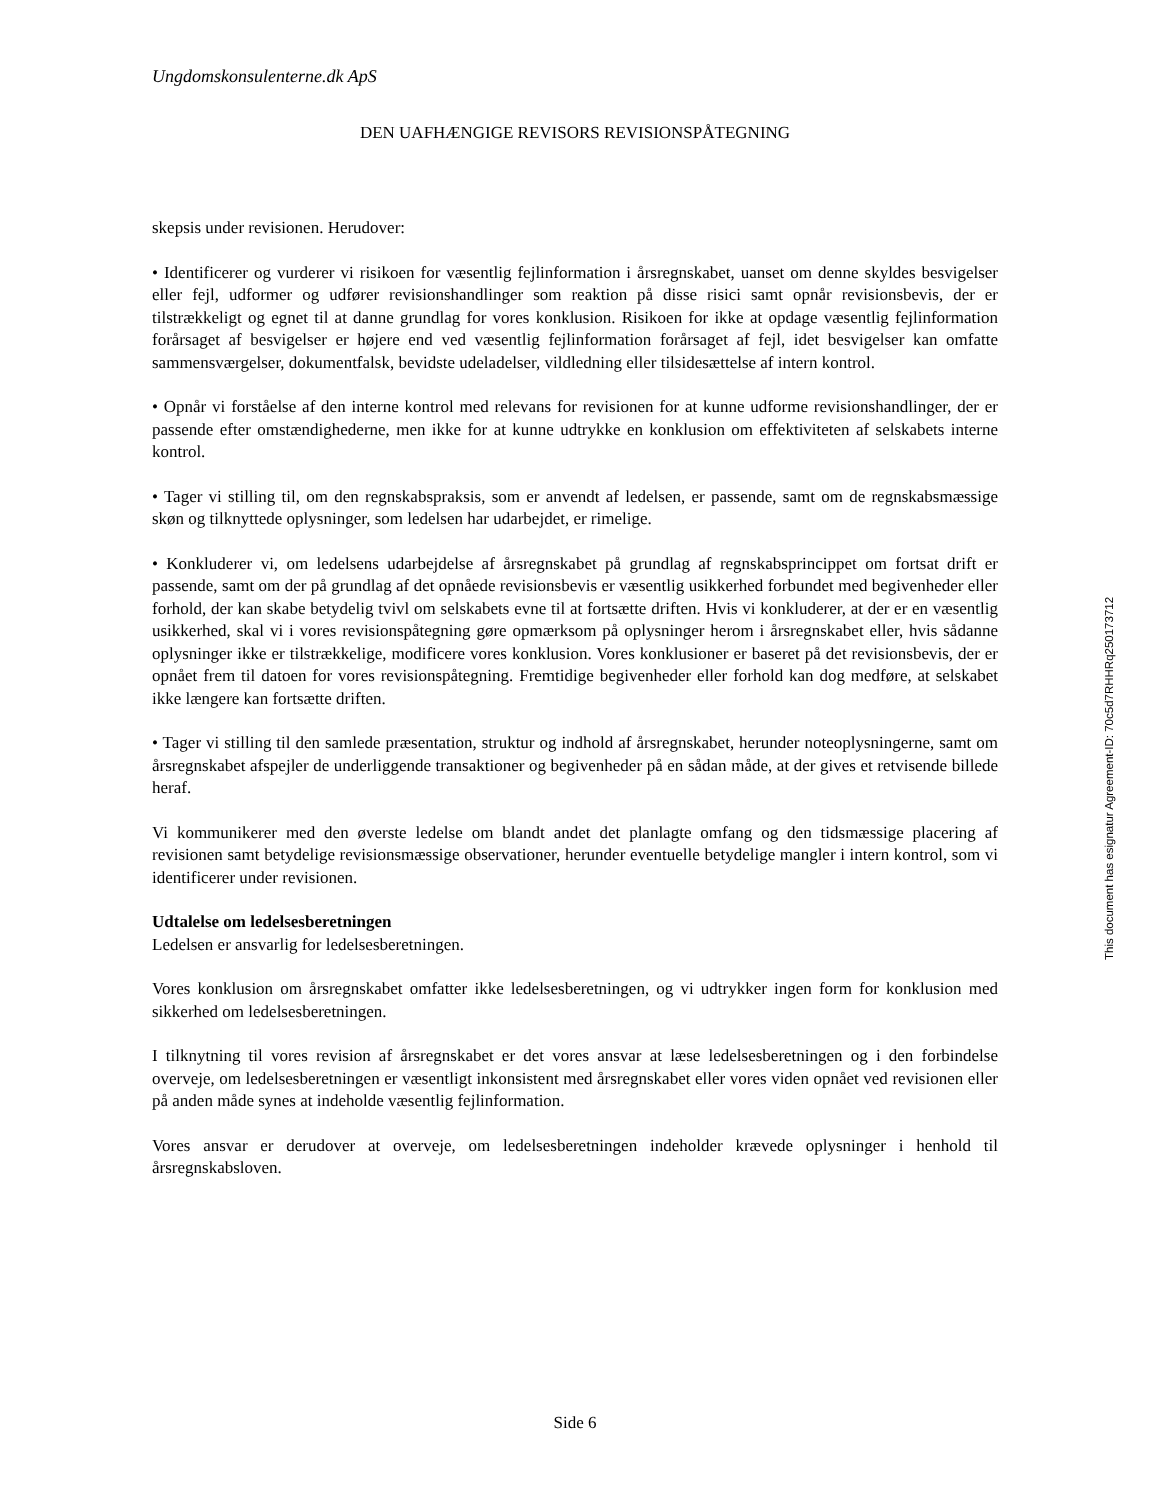Ungdomskonsulenterne.dk ApS
DEN UAFHÆNGIGE REVISORS REVISIONSPÅTEGNING
skepsis under revisionen. Herudover:
• Identificerer og vurderer vi risikoen for væsentlig fejlinformation i årsregnskabet, uanset om denne skyldes besvigelser eller fejl, udformer og udfører revisionshandlinger som reaktion på disse risici samt opnår revisionsbevis, der er tilstrækkeligt og egnet til at danne grundlag for vores konklusion. Risikoen for ikke at opdage væsentlig fejlinformation forårsaget af besvigelser er højere end ved væsentlig fejlinformation forårsaget af fejl, idet besvigelser kan omfatte sammensværgelser, dokumentfalsk, bevidste udeladelser, vildledning eller tilsidesættelse af intern kontrol.
• Opnår vi forståelse af den interne kontrol med relevans for revisionen for at kunne udforme revisionshandlinger, der er passende efter omstændighederne, men ikke for at kunne udtrykke en konklusion om effektiviteten af selskabets interne kontrol.
• Tager vi stilling til, om den regnskabspraksis, som er anvendt af ledelsen, er passende, samt om de regnskabsmæssige skøn og tilknyttede oplysninger, som ledelsen har udarbejdet, er rimelige.
• Konkluderer vi, om ledelsens udarbejdelse af årsregnskabet på grundlag af regnskabsprincippet om fortsat drift er passende, samt om der på grundlag af det opnåede revisionsbevis er væsentlig usikkerhed forbundet med begivenheder eller forhold, der kan skabe betydelig tvivl om selskabets evne til at fortsætte driften. Hvis vi konkluderer, at der er en væsentlig usikkerhed, skal vi i vores revisionspåtegning gøre opmærksom på oplysninger herom i årsregnskabet eller, hvis sådanne oplysninger ikke er tilstrækkelige, modificere vores konklusion. Vores konklusioner er baseret på det revisionsbevis, der er opnået frem til datoen for vores revisionspåtegning. Fremtidige begivenheder eller forhold kan dog medføre, at selskabet ikke længere kan fortsætte driften.
• Tager vi stilling til den samlede præsentation, struktur og indhold af årsregnskabet, herunder noteoplysningerne, samt om årsregnskabet afspejler de underliggende transaktioner og begivenheder på en sådan måde, at der gives et retvisende billede heraf.
Vi kommunikerer med den øverste ledelse om blandt andet det planlagte omfang og den tidsmæssige placering af revisionen samt betydelige revisionsmæssige observationer, herunder eventuelle betydelige mangler i intern kontrol, som vi identificerer under revisionen.
Udtalelse om ledelsesberetningen
Ledelsen er ansvarlig for ledelsesberetningen.
Vores konklusion om årsregnskabet omfatter ikke ledelsesberetningen, og vi udtrykker ingen form for konklusion med sikkerhed om ledelsesberetningen.
I tilknytning til vores revision af årsregnskabet er det vores ansvar at læse ledelsesberetningen og i den forbindelse overveje, om ledelsesberetningen er væsentligt inkonsistent med årsregnskabet eller vores viden opnået ved revisionen eller på anden måde synes at indeholde væsentlig fejlinformation.
Vores ansvar er derudover at overveje, om ledelsesberetningen indeholder krævede oplysninger i henhold til årsregnskabsloven.
Side 6
This document has esignatur Agreement-ID: 70c5d7RHHRq250173712